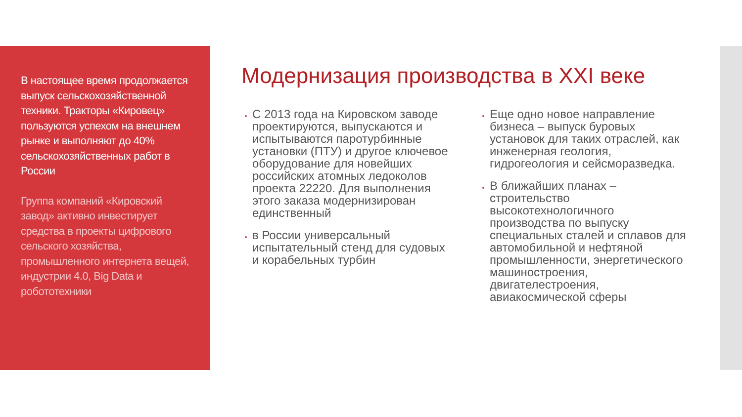В настоящее время продолжается выпуск сельскохозяйственной техники. Тракторы «Кировец» пользуются успехом на внешнем рынке и выполняют до 40% сельскохозяйственных работ в России
Группа компаний «Кировский завод» активно инвестирует средства в проекты цифрового сельского хозяйства, промышленного интернета вещей, индустрии 4.0, Big Data и робототехники
Модернизация производства в XXI веке
С 2013 года на Кировском заводе проектируются, выпускаются и испытываются паротурбинные установки (ПТУ) и другое ключевое оборудование для новейших российских атомных ледоколов проекта 22220. Для выполнения этого заказа модернизирован единственный
в России универсальный испытательный стенд для судовых и корабельных турбин
Еще одно новое направление бизнеса – выпуск буровых установок для таких отраслей, как инженерная геология, гидрогеология и сейсморазведка.
В ближайших планах – строительство высокотехнологичного производства по выпуску специальных сталей и сплавов для автомобильной и нефтяной промышленности, энергетического машиностроения, двигателестроения, авиакосмической сферы